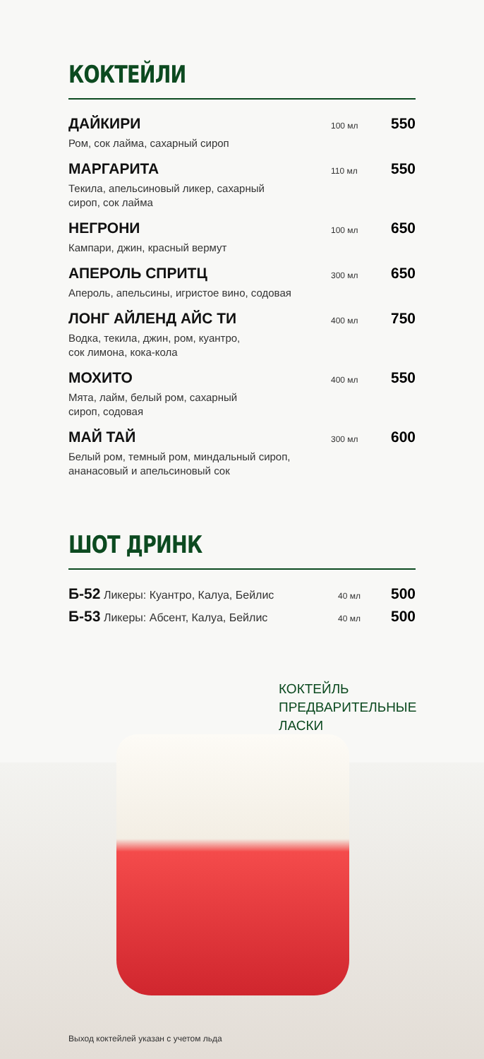КОКТЕЙЛИ
ДАЙКИРИ
Ром, сок лайма, сахарный сироп
100 мл
550
МАРГАРИТА
Текила, апельсиновый ликер, сахарный
сироп, сок лайма
110 мл
550
НЕГРОНИ
Кампари, джин, красный вермут
100 мл
650
АПЕРОЛЬ СПРИТЦ
Апероль, апельсины, игристое вино, содовая
300 мл
650
ЛОНГ АЙЛЕНД АЙС ТИ
Водка, текила, джин, ром, куантро,
сок лимона, кока-кола
400 мл
750
МОХИТО
Мята, лайм, белый ром, сахарный
сироп, содовая
400 мл
550
МАЙ ТАЙ
Белый ром, темный ром, миндальный сироп,
ананасовый и апельсиновый сок
300 мл
600
ШОТ ДРИНК
Б-52 Ликеры: Куантро, Калуа, Бейлис
40 мл
500
Б-53 Ликеры: Абсент, Калуа, Бейлис
40 мл
500
КОКТЕЙЛЬ
ПРЕДВАРИТЕЛЬНЫЕ
ЛАСКИ
Выход коктейлей указан с учетом льда